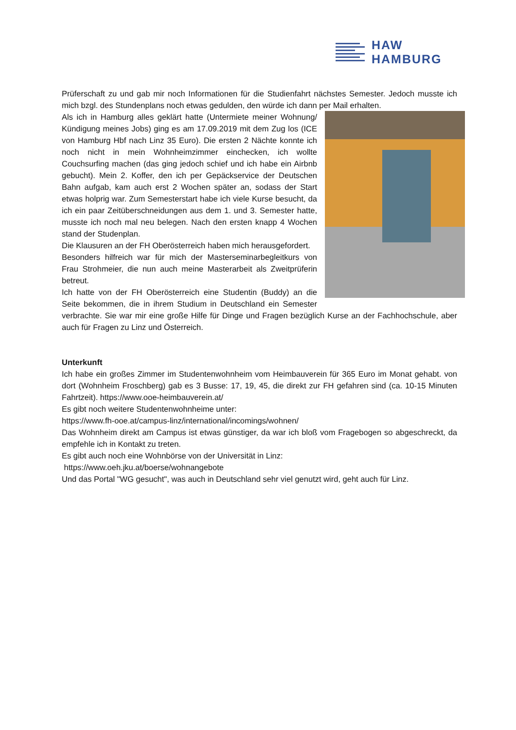HAW
HAMBURG
Prüferschaft zu und gab mir noch Informationen für die Studienfahrt nächstes Semester. Jedoch musste ich mich bzgl. des Stundenplans noch etwas gedulden, den würde ich dann per Mail erhalten.
Als ich in Hamburg alles geklärt hatte (Untermiete meiner Wohnung/ Kündigung meines Jobs) ging es am 17.09.2019 mit dem Zug los (ICE von Hamburg Hbf nach Linz 35 Euro). Die ersten 2 Nächte konnte ich noch nicht in mein Wohnheimzimmer einchecken, ich wollte Couchsurfing machen (das ging jedoch schief und ich habe ein Airbnb gebucht). Mein 2. Koffer, den ich per Gepäckservice der Deutschen Bahn aufgab, kam auch erst 2 Wochen später an, sodass der Start etwas holprig war. Zum Semesterstart habe ich viele Kurse besucht, da ich ein paar Zeitüberschneidungen aus dem 1. und 3. Semester hatte, musste ich noch mal neu belegen. Nach den ersten knapp 4 Wochen stand der Studenplan.
Die Klausuren an der FH Oberösterreich haben mich herausgefordert.
Besonders hilfreich war für mich der Masterseminarbegleitkurs von Frau Strohmeier, die nun auch meine Masterarbeit als Zweitprüferin betreut.
Ich hatte von der FH Oberösterreich eine Studentin (Buddy) an die Seite bekommen, die in ihrem Studium in Deutschland ein Semester verbrachte. Sie war mir eine große Hilfe für Dinge und Fragen bezüglich Kurse an der Fachhochschule, aber auch für Fragen zu Linz und Österreich.
Unterkunft
Ich habe ein großes Zimmer im Studentenwohnheim vom Heimbauverein für 365 Euro im Monat gehabt. von dort (Wohnheim Froschberg) gab es 3 Busse: 17, 19, 45, die direkt zur FH gefahren sind (ca. 10-15 Minuten Fahrtzeit). https://www.ooe-heimbauverein.at/
Es gibt noch weitere Studentenwohnheime unter:
https://www.fh-ooe.at/campus-linz/international/incomings/wohnen/
Das Wohnheim direkt am Campus ist etwas günstiger, da war ich bloß vom Fragebogen so abgeschreckt, da empfehle ich in Kontakt zu treten.
Es gibt auch noch eine Wohnbörse von der Universität in Linz:
https://www.oeh.jku.at/boerse/wohnangebote
Und das Portal "WG gesucht", was auch in Deutschland sehr viel genutzt wird, geht auch für Linz.